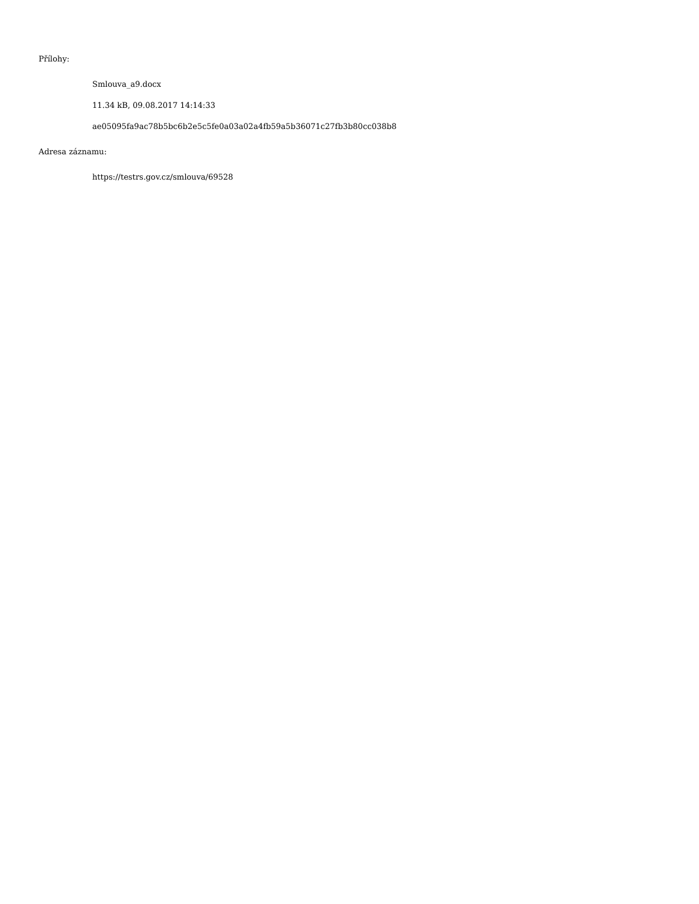Přílohy:
Smlouva_a9.docx
11.34 kB, 09.08.2017 14:14:33
ae05095fa9ac78b5bc6b2e5c5fe0a03a02a4fb59a5b36071c27fb3b80cc038b8
Adresa záznamu:
https://testrs.gov.cz/smlouva/69528